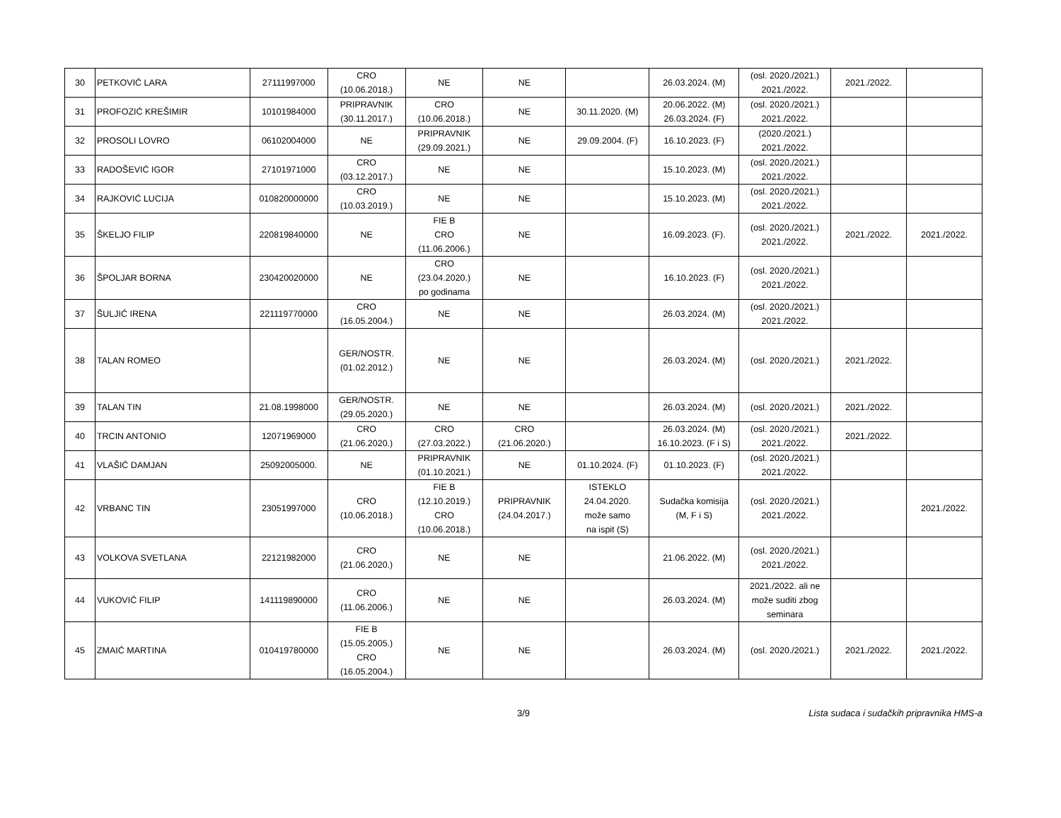| 30 | PETKOVIĆ LARA | 27111997000 | CRO (10.06.2018.) | NE | NE | | 26.03.2024. (M) | (osl. 2020./2021.) 2021./2022. | 2021./2022. | |
| 31 | PROFOZIĆ KREŠIMIR | 10101984000 | PRIPRAVNIK (30.11.2017.) | CRO (10.06.2018.) | NE | 30.11.2020. (M) | 20.06.2022. (M) 26.03.2024. (F) | (osl. 2020./2021.) 2021./2022. | | |
| 32 | PROSOLI LOVRO | 06102004000 | NE | PRIPRAVNIK (29.09.2021.) | NE | 29.09.2004. (F) | 16.10.2023. (F) | (2020./2021.) 2021./2022. | | |
| 33 | RADOŠEVIĆ IGOR | 27101971000 | CRO (03.12.2017.) | NE | NE | | 15.10.2023. (M) | (osl. 2020./2021.) 2021./2022. | | |
| 34 | RAJKOVIĆ LUCIJA | 010820000000 | CRO (10.03.2019.) | NE | NE | | 15.10.2023. (M) | (osl. 2020./2021.) 2021./2022. | | |
| 35 | ŠKELJO FILIP | 220819840000 | NE | FIE B CRO (11.06.2006.) | NE | | 16.09.2023. (F). | (osl. 2020./2021.) 2021./2022. | 2021./2022. | 2021./2022. |
| 36 | ŠPOLJAR BORNA | 230420020000 | NE | CRO (23.04.2020.) po godinama | NE | | 16.10.2023. (F) | (osl. 2020./2021.) 2021./2022. | | |
| 37 | ŠULJIĆ IRENA | 221119770000 | CRO (16.05.2004.) | NE | NE | | 26.03.2024. (M) | (osl. 2020./2021.) 2021./2022. | | |
| 38 | TALAN ROMEO | | GER/NOSTR. (01.02.2012.) | NE | NE | | 26.03.2024. (M) | (osl. 2020./2021.) | 2021./2022. | |
| 39 | TALAN TIN | 21.08.1998000 | GER/NOSTR. (29.05.2020.) | NE | NE | | 26.03.2024. (M) | (osl. 2020./2021.) | 2021./2022. | |
| 40 | TRCIN ANTONIO | 12071969000 | CRO (21.06.2020.) | CRO (27.03.2022.) | CRO (21.06.2020.) | | 26.03.2024. (M) 16.10.2023. (F i S) | (osl. 2020./2021.) 2021./2022. | 2021./2022. | |
| 41 | VLAŠIĆ DAMJAN | 25092005000. | NE | PRIPRAVNIK (01.10.2021.) | NE | 01.10.2024. (F) | 01.10.2023. (F) | (osl. 2020./2021.) 2021./2022. | | |
| 42 | VRBANC TIN | 23051997000 | CRO (10.06.2018.) | FIE B (12.10.2019.) CRO (10.06.2018.) | PRIPRAVNIK (24.04.2017.) | ISTEKLO 24.04.2020. može samo na ispit (S) | Sudačka komisija (M, F i S) | (osl. 2020./2021.) 2021./2022. | | 2021./2022. |
| 43 | VOLKOVA SVETLANA | 22121982000 | CRO (21.06.2020.) | NE | NE | | 21.06.2022. (M) | (osl. 2020./2021.) 2021./2022. | | |
| 44 | VUKOVIĆ FILIP | 141119890000 | CRO (11.06.2006.) | NE | NE | | 26.03.2024. (M) | 2021./2022. ali ne može suditi zbog seminara | | |
| 45 | ZMAIĆ MARTINA | 010419780000 | FIE B (15.05.2005.) CRO (16.05.2004.) | NE | NE | | 26.03.2024. (M) | (osl. 2020./2021.) | 2021./2022. | 2021./2022. |
3/9 Lista sudaca i sudačkih pripravnika HMS-a